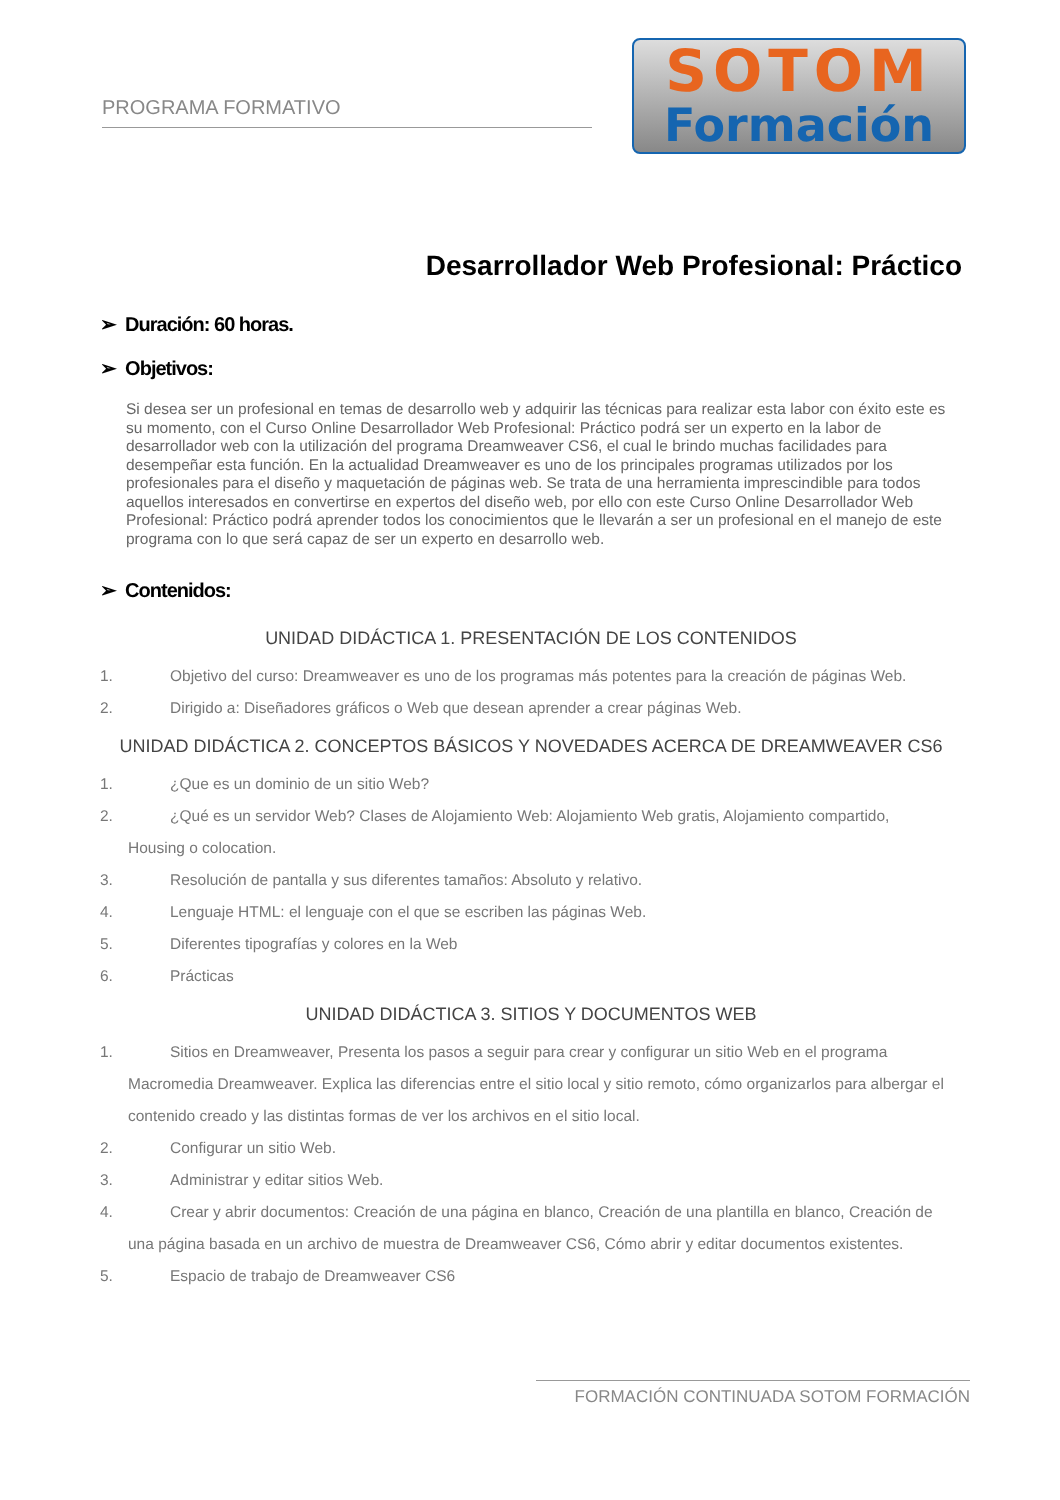PROGRAMA FORMATIVO
SOTOM
Formación
Desarrollador Web Profesional: Práctico
➢ Duración: 60 horas.
➢ Objetivos:
Si desea ser un profesional en temas de desarrollo web y adquirir las técnicas para realizar esta labor con éxito este es su momento, con el Curso Online Desarrollador Web Profesional: Práctico podrá ser un experto en la labor de desarrollador web con la utilización del programa Dreamweaver CS6, el cual le brindo muchas facilidades para desempeñar esta función. En la actualidad Dreamweaver es uno de los principales programas utilizados por los profesionales para el diseño y maquetación de páginas web. Se trata de una herramienta imprescindible para todos aquellos interesados en convertirse en expertos del diseño web, por ello con este Curso Online Desarrollador Web Profesional: Práctico podrá aprender todos los conocimientos que le llevarán a ser un profesional en el manejo de este programa con lo que será capaz de ser un experto en desarrollo web.
➢ Contenidos:
UNIDAD DIDÁCTICA 1. PRESENTACIÓN DE LOS CONTENIDOS
1. Objetivo del curso: Dreamweaver es uno de los programas más potentes para la creación de páginas Web.
2. Dirigido a: Diseñadores gráficos o Web que desean aprender a crear páginas Web.
UNIDAD DIDÁCTICA 2. CONCEPTOS BÁSICOS Y NOVEDADES ACERCA DE DREAMWEAVER CS6
1. ¿Que es un dominio de un sitio Web?
2. ¿Qué es un servidor Web? Clases de Alojamiento Web: Alojamiento Web gratis, Alojamiento compartido,
Housing o colocation.
3. Resolución de pantalla y sus diferentes tamaños: Absoluto y relativo.
4. Lenguaje HTML: el lenguaje con el que se escriben las páginas Web.
5. Diferentes tipografías y colores en la Web
6. Prácticas
UNIDAD DIDÁCTICA 3. SITIOS Y DOCUMENTOS WEB
1. Sitios en Dreamweaver, Presenta los pasos a seguir para crear y configurar un sitio Web en el programa
Macromedia Dreamweaver. Explica las diferencias entre el sitio local y sitio remoto, cómo organizarlos para albergar el contenido creado y las distintas formas de ver los archivos en el sitio local.
2. Configurar un sitio Web.
3. Administrar y editar sitios Web.
4. Crear y abrir documentos: Creación de una página en blanco, Creación de una plantilla en blanco, Creación de
una página basada en un archivo de muestra de Dreamweaver CS6, Cómo abrir y editar documentos existentes.
5. Espacio de trabajo de Dreamweaver CS6
FORMACIÓN CONTINUADA SOTOM FORMACIÓN